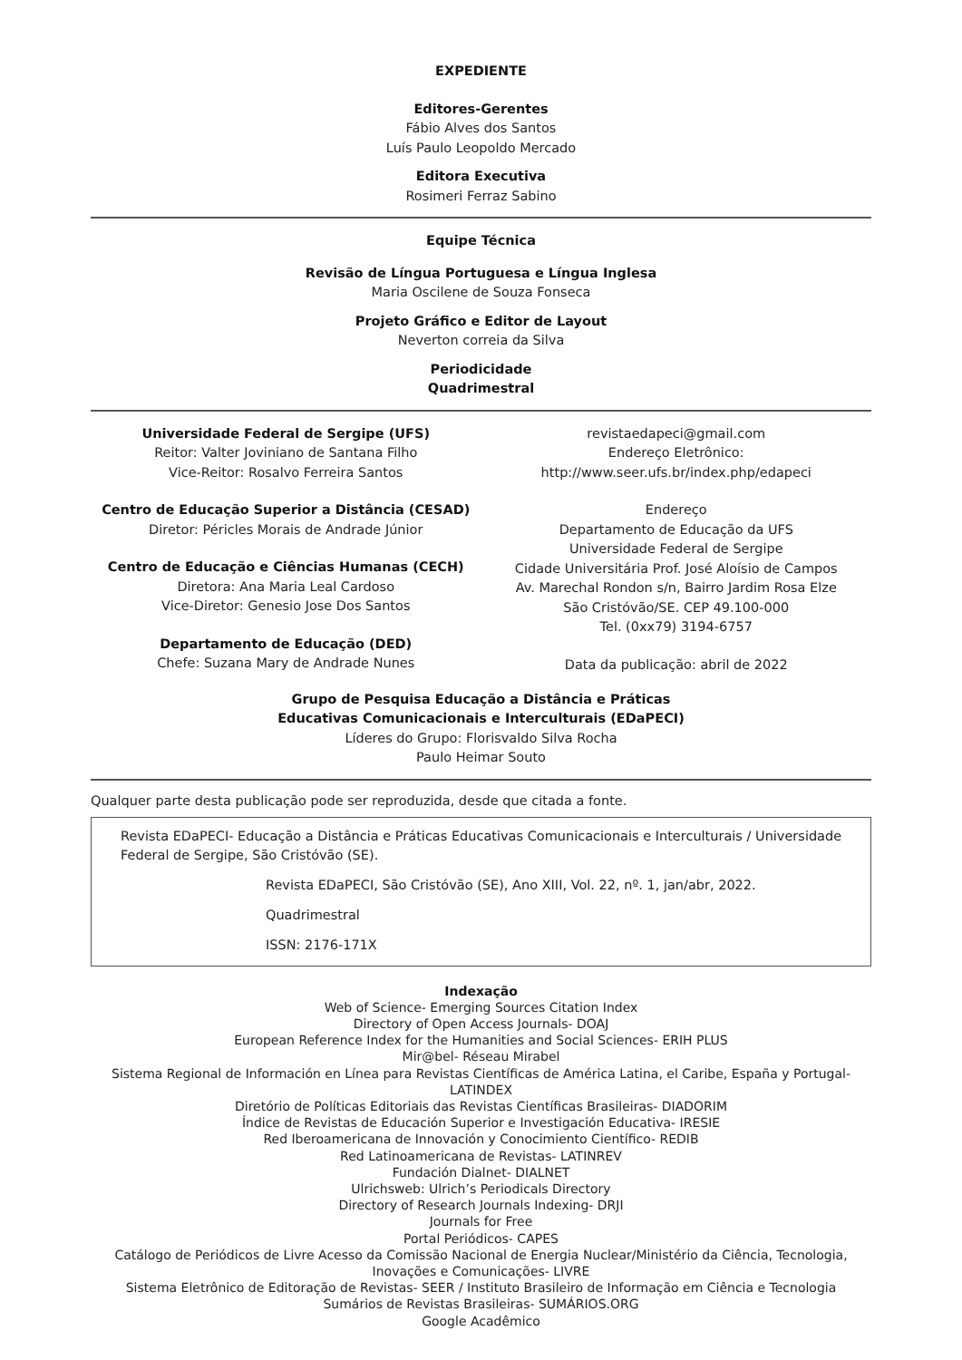EXPEDIENTE
Editores-Gerentes
Fábio Alves dos Santos
Luís Paulo Leopoldo Mercado
Editora Executiva
Rosimeri Ferraz Sabino
Equipe Técnica
Revisão de Língua Portuguesa e Língua Inglesa
Maria Oscilene de Souza Fonseca
Projeto Gráfico e Editor de Layout
Neverton correia da Silva
Periodicidade
Quadrimestral
Universidade Federal de Sergipe (UFS)
Reitor: Valter Joviniano de Santana Filho
Vice-Reitor: Rosalvo Ferreira Santos
Centro de Educação Superior a Distância (CESAD)
Diretor: Péricles Morais de Andrade Júnior
Centro de Educação e Ciências Humanas (CECH)
Diretora: Ana Maria Leal Cardoso
Vice-Diretor: Genesio Jose Dos Santos
Departamento de Educação (DED)
Chefe: Suzana Mary de Andrade Nunes
revistaedapeci@gmail.com
Endereço Eletrônico:
http://www.seer.ufs.br/index.php/edapeci
Endereço
Departamento de Educação da UFS
Universidade Federal de Sergipe
Cidade Universitária Prof. José Aloísio de Campos
Av. Marechal Rondon s/n, Bairro Jardim Rosa Elze
São Cristóvão/SE. CEP 49.100-000
Tel. (0xx79) 3194-6757
Data da publicação: abril de 2022
Grupo de Pesquisa Educação a Distância e Práticas
Educativas Comunicacionais e Interculturais (EDaPECI)
Líderes do Grupo: Florisvaldo Silva Rocha
Paulo Heimar Souto
Qualquer parte desta publicação pode ser reproduzida, desde que citada a fonte.
Revista EDaPECI- Educação a Distância e Práticas Educativas Comunicacionais e Interculturais / Universidade Federal de Sergipe, São Cristóvão (SE).
Revista EDaPECI, São Cristóvão (SE), Ano XIII, Vol. 22, nº. 1, jan/abr, 2022.
Quadrimestral
ISSN: 2176-171X
Indexação
Web of Science- Emerging Sources Citation Index
Directory of Open Access Journals- DOAJ
European Reference Index for the Humanities and Social Sciences- ERIH PLUS
Mir@bel- Réseau Mirabel
Sistema Regional de Información en Línea para Revistas Científicas de América Latina, el Caribe, España y Portugal- LATINDEX
Diretório de Políticas Editoriais das Revistas Científicas Brasileiras- DIADORIM
Índice de Revistas de Educación Superior e Investigación Educativa- IRESIE
Red Iberoamericana de Innovación y Conocimiento Científico- REDIB
Red Latinoamericana de Revistas- LATINREV
Fundación Dialnet- DIALNET
Ulrichsweb: Ulrich’s Periodicals Directory
Directory of Research Journals Indexing- DRJI
Journals for Free
Portal Periódicos- CAPES
Catálogo de Periódicos de Livre Acesso da Comissão Nacional de Energia Nuclear/Ministério da Ciência, Tecnologia, Inovações e Comunicações- LIVRE
Sistema Eletrônico de Editoração de Revistas- SEER / Instituto Brasileiro de Informação em Ciência e Tecnologia
Sumários de Revistas Brasileiras- SUMÁRIOS.ORG
Google Acadêmico